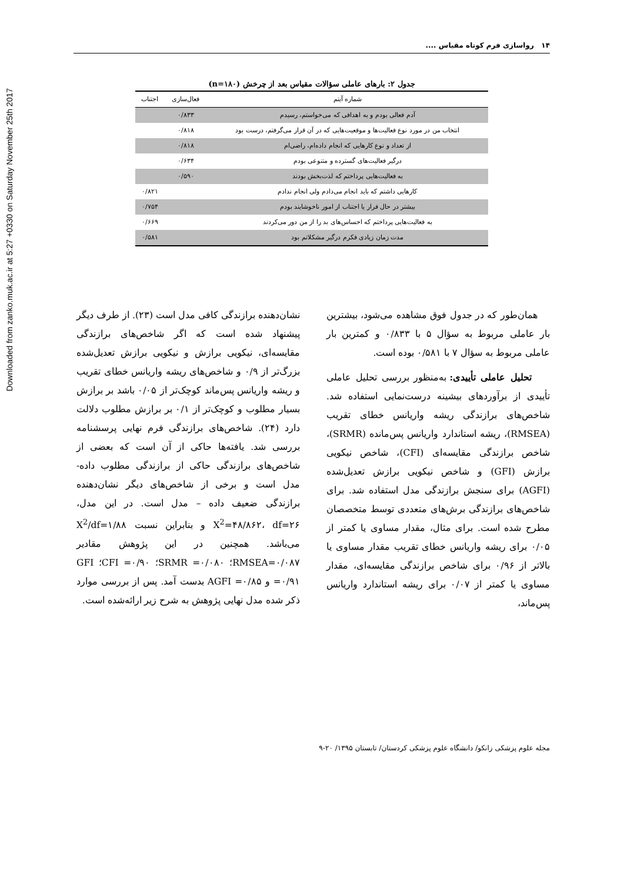Downloaded from zanko.muk.ac.ir at 5:27 +0330 on Saturday November 25th 2017
۱۴ رواسازی فرم کوتاه مقیاس ....
جدول ۲: بارهای عاملی سؤالات مقیاس بعد از چرخش (n=۱۸۰)
| شماره آیتم | فعال‌سازی | اجتناب |
| --- | --- | --- |
| آدم فعالی بودم و به اهدافی که می‌خواستم، رسیدم | ۰/۸۳۳ | |
| انتخاب من در مورد نوع فعالیت‌ها و موقعیت‌هایی که در آن قرار می‌گرفتم، درست بود | ۰/۸۱۸ | |
| از تعداد و نوع کارهایی که انجام داده‌ام، راضی‌ام | ۰/۸۱۸ | |
| درگیر فعالیت‌های گسترده و متنوعی بودم | ۰/۶۳۴ | |
| به فعالیت‌هایی پرداختم که لذت‌بخش بودند | ۰/۵۹۰ | |
| کارهایی داشتم که باید انجام می‌دادم ولی انجام ندادم | | ۰/۸۲۱ |
| بیشتر در حال فرار یا اجتناب از امور ناخوشایند بودم | | ۰/۷۵۴ |
| به فعالیت‌هایی پرداختم که احساس‌های بد را از من دور می‌کردند | | ۰/۶۶۹ |
| مدت زمان زیادی فکرم درگیر مشکلاتم بود | | ۰/۵۸۱ |
همان‌طور که در جدول فوق مشاهده می‌شود، بیشترین بار عاملی مربوط به سؤال ۵ با ۰/۸۳۳ و کمترین بار عاملی مربوط به سؤال ۷ با ۰/۵۸۱ بوده است.
تحلیل عاملی تأییدی: به‌منظور بررسی تحلیل عاملی تأییدی از برآوردهای بیشینه درست‌نمایی استفاده شد. شاخص‌های برازندگی ریشه واریانس خطای تقریب (RMSEA)، ریشه استاندارد واریانس پس‌مانده (SRMR)، شاخص برازندگی مقایسه‌ای (CFI)، شاخص نیکویی برازش (GFI) و شاخص نیکویی برازش تعدیل‌شده (AGFI) برای سنجش برازندگی مدل استفاده شد. برای شاخص‌های برازندگی برش‌های متعددی توسط متخصصان مطرح شده است. برای مثال، مقدار مساوی یا کمتر از ۰/۰۵ برای ریشه واریانس خطای تقریب مقدار مساوی یا بالاتر از ۰/۹۶ برای شاخص برازندگی مقایسه‌ای، مقدار مساوی یا کمتر از ۰/۰۷ برای ریشه استاندارد واریانس پس‌ماند،
نشان‌دهنده برازندگی کافی مدل است (۲۳). از طرف دیگر پیشنهاد شده است که اگر شاخص‌های برازندگی مقایسه‌ای، نیکویی برازش و نیکویی برازش تعدیل‌شده بزرگ‌تر از ۰/۹ و شاخص‌های ریشه واریانس خطای تقریب و ریشه واریانس پس‌ماند کوچک‌تر از ۰/۰۵ باشد بر برازش بسیار مطلوب و کوچک‌تر از ۰/۱ بر برازش مطلوب دلالت دارد (۲۴). شاخص‌های برازندگی فرم نهایی پرسشنامه بررسی شد. یافته‌ها حاکی از آن است که بعضی از شاخص‌های برازندگی حاکی از برازندگی مطلوب داده- مدل است و برخی از شاخص‌های دیگر نشان‌دهنده برازندگی ضعیف داده – مدل است. در این مدل، X<sup>2</sup>=۴۸/۸۶۲، df=۲۶ و بنابراین نسبت X<sup>2</sup>/df=۱/۸۸ می‌باشد. همچنین در این پژوهش مقادیر RMSEA=۰/۰۸۷؛ SRMR =۰/۰۸۰؛ CFI =۰/۹۰؛ GFI =۰/۹۱ و AGFI =۰/۸۵ بدست آمد. پس از بررسی موارد ذکر شده مدل نهایی پژوهش به شرح زیر ارائه‌شده است.
مجله علوم پزشکی زانکو/ دانشگاه علوم پزشکی کردستان/ تابستان ۱۳۹۵/ ۲۰-۹